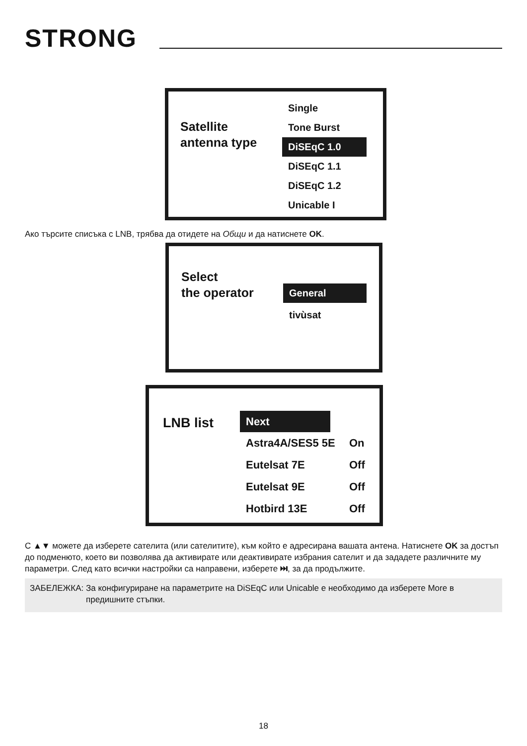STRONG
Satellite
antenna type
Single
Tone Burst
DiSEqC 1.0
DiSEqC 1.1
DiSEqC 1.2
Unicable I
Ако търсите списъка с LNB, трябва да отидете на Общи и да натиснете OK.
Select
the operator
General
tivùsat
LNB list
Next
Astra4A/SES5 5E On
Eutelsat 7E Off
Eutelsat 9E Off
Hotbird 13E Off
С ▲▼ можете да изберете сателита (или сателитите), към който е адресирана вашата антена. Натиснете OK за достъп до подменюто, което ви позволява да активирате или деактивирате избрания сателит и да зададете различните му параметри. След като всички настройки са направени, изберете ⏭, за да продължите.
ЗАБЕЛЕЖКА: За конфигуриране на параметрите на DiSEqC или Unicable е необходимо да изберете More в предишните стъпки.
18